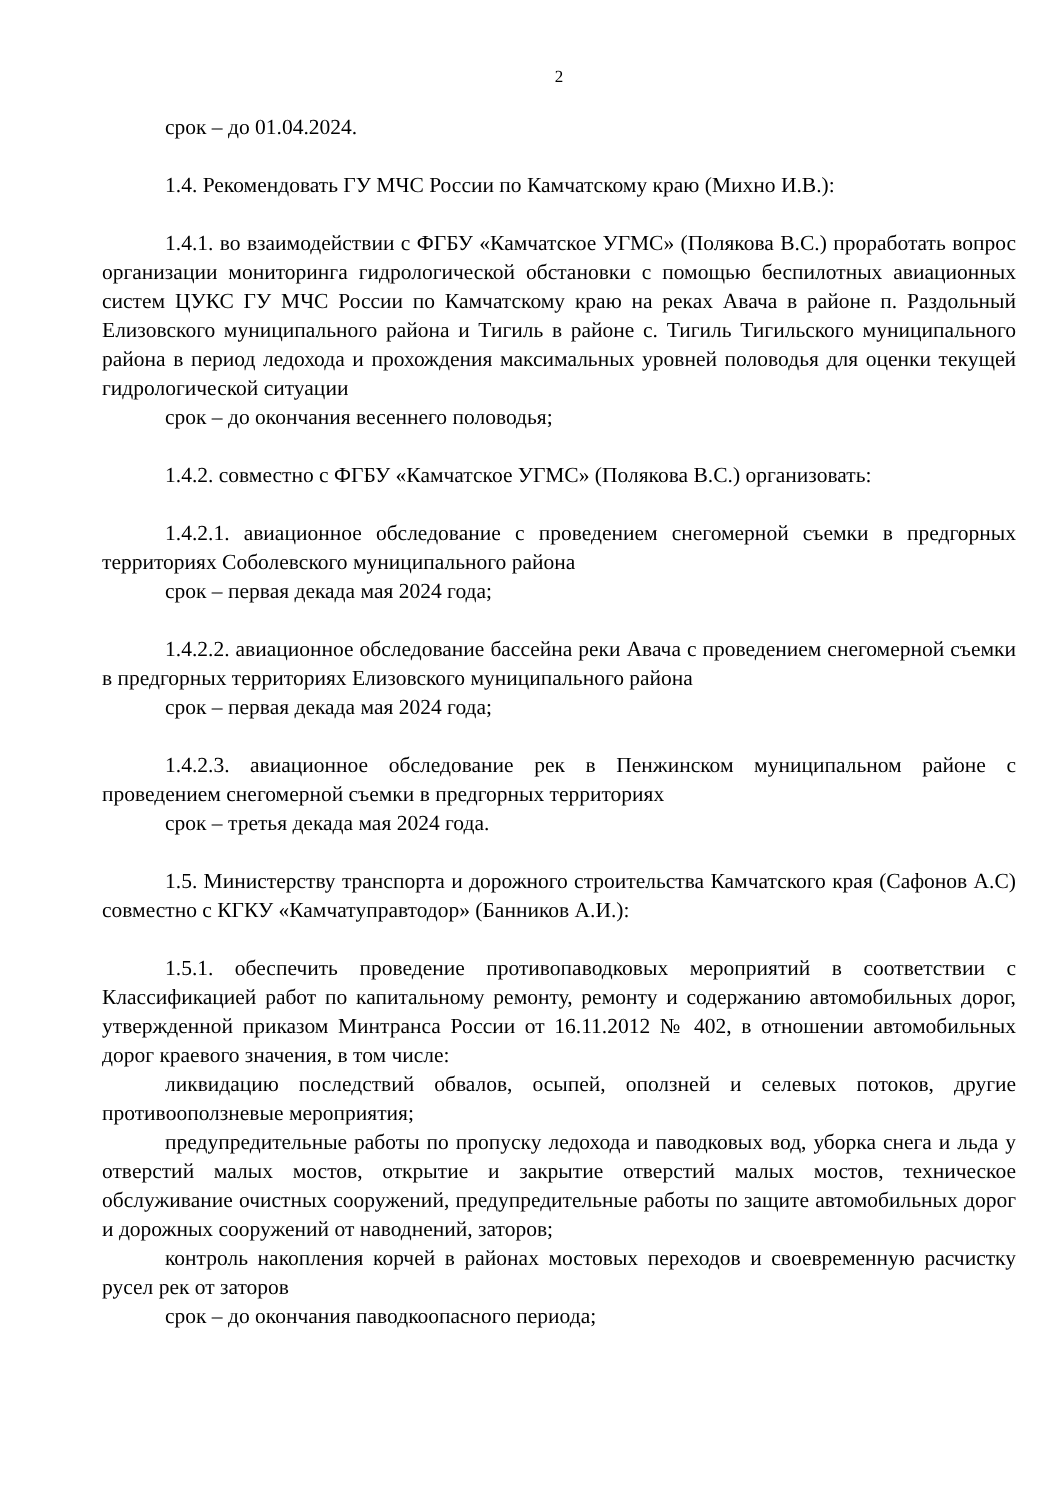2
срок – до 01.04.2024.
1.4. Рекомендовать ГУ МЧС России по Камчатскому краю (Михно И.В.):
1.4.1. во взаимодействии с ФГБУ «Камчатское УГМС» (Полякова В.С.) проработать вопрос организации мониторинга гидрологической обстановки с помощью беспилотных авиационных систем ЦУКС ГУ МЧС России по Камчатскому краю на реках Авача в районе п. Раздольный Елизовского муниципального района и Тигиль в районе с. Тигиль Тигильского муниципального района в период ледохода и прохождения максимальных уровней половодья для оценки текущей гидрологической ситуации
срок – до окончания весеннего половодья;
1.4.2. совместно с ФГБУ «Камчатское УГМС» (Полякова В.С.) организовать:
1.4.2.1. авиационное обследование с проведением снегомерной съемки в предгорных территориях Соболевского муниципального района
срок – первая декада мая 2024 года;
1.4.2.2. авиационное обследование бассейна реки Авача с проведением снегомерной съемки в предгорных территориях Елизовского муниципального района
срок – первая декада мая 2024 года;
1.4.2.3. авиационное обследование рек в Пенжинском муниципальном районе с проведением снегомерной съемки в предгорных территориях
срок – третья декада мая 2024 года.
1.5. Министерству транспорта и дорожного строительства Камчатского края (Сафонов А.С) совместно с КГКУ «Камчатуправтодор» (Банников А.И.):
1.5.1. обеспечить проведение противопаводковых мероприятий в соответствии с Классификацией работ по капитальному ремонту, ремонту и содержанию автомобильных дорог, утвержденной приказом Минтранса России от 16.11.2012 № 402, в отношении автомобильных дорог краевого значения, в том числе:
ликвидацию последствий обвалов, осыпей, оползней и селевых потоков, другие противооползневые мероприятия;
предупредительные работы по пропуску ледохода и паводковых вод, уборка снега и льда у отверстий малых мостов, открытие и закрытие отверстий малых мостов, техническое обслуживание очистных сооружений, предупредительные работы по защите автомобильных дорог и дорожных сооружений от наводнений, заторов;
контроль накопления корчей в районах мостовых переходов и своевременную расчистку русел рек от заторов
срок – до окончания паводкоопасного периода;